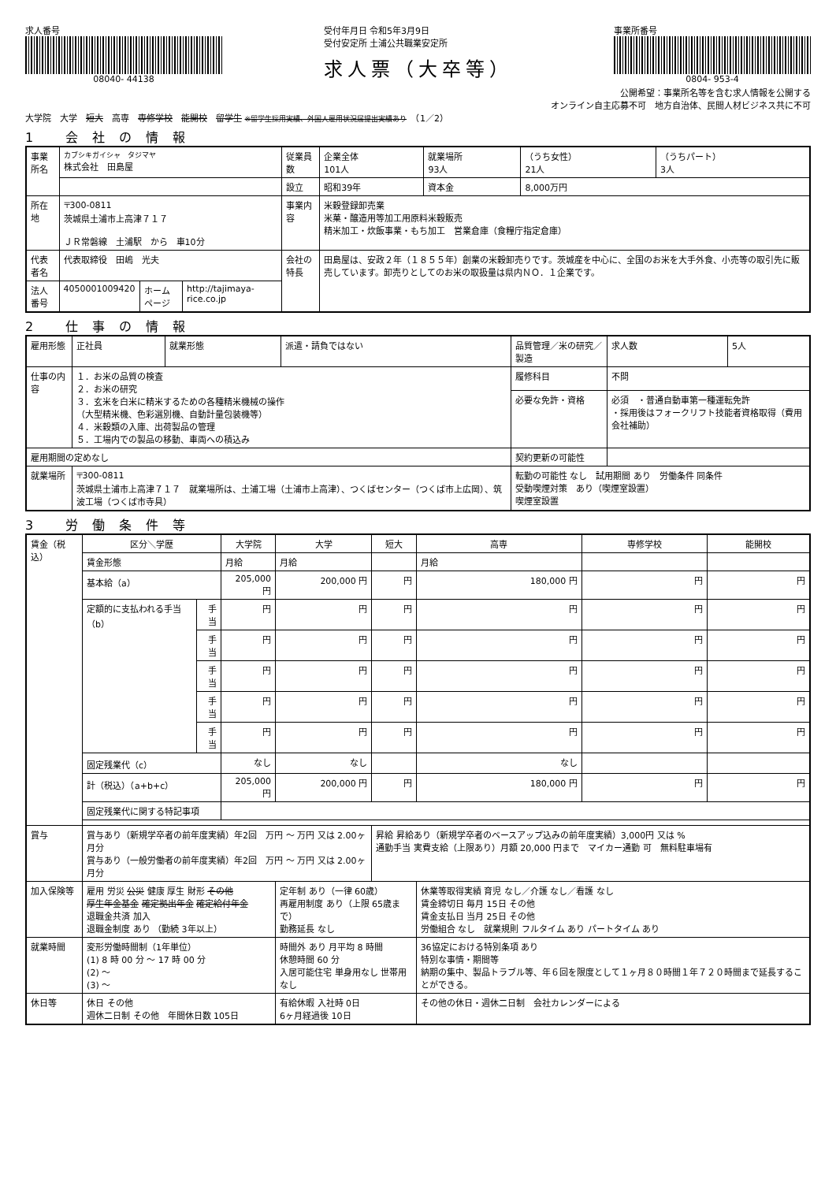求人番号
08040- 44138
受付年月日 令和5年3月9日
受付安定所 土浦公共職業安定所
求人票（大卒等）
事業所番号
0804- 953-4
公開希望：事業所名等を含む求人情報を公開する
オンライン自主応募不可　地方自治体、民間人材ビジネス共に不可
大学院　大学　短大　高専　専修学校　能開校　留学生 ※留学生採用実績、外国人雇用状況届提出実績あり　（1／2）
1 会社の情報
| 事業所名 | カブシキガイシャ タジマヤ 株式会社 田島屋 | | | 従業員数 | 企業全体 101人 | 就業場所 93人 | （うち女性） 21人 | （うちパート） 3人 |
| | | | | 設立 | 昭和39年 | 資本金 | 8,000万円 | |
| 所在地 | 〒300-0811 茨城県土浦市上高津７１７ ＪＲ常磐線 土浦駅 から 車10分 | | | 事業内容 | 米穀登録卸売業 米菓・醸造用等加工用原料米穀販売 精米加工・炊飯事業・もち加工 営業倉庫（食糧庁指定倉庫） | | | |
| 代表者名 | 代表取締役 田嶋 光夫 | | | 会社の特長 | 田島屋は、安政２年（１８５５年）創業の米穀卸売りです。茨城産を中心に、全国のお米を大手外食、小売等の取引先に販売しています。卸売りとしてのお米の取扱量は県内ＮＯ．１企業です。 | | | |
| 法人番号 | 4050001009420 | ホームページ | http://tajimaya-rice.co.jp | | | | | |
2 仕事の情報
| 雇用形態 | 正社員 | 就業形態 | 派遣・請負ではない | 品質管理／米の研究／製造 | 求人数 | 5人 |
| 仕事の内容 | １．お米の品質の検査 ２．お米の研究 ３．玄米を白米に精米するための各種精米機械の操作 （大型精米機、色彩選別機、自動計量包装機等） ４．米穀類の入庫、出荷製品の管理 ５．工場内での製品の移動、車両への積込み | | | 履修科目 | 不問 | |
| | | | | 必要な免許・資格 | 必須 ・普通自動車第一種運転免許 ・採用後はフォークリフト技能者資格取得（費用会社補助） | |
| 雇用期間の定めなし | | | | 契約更新の可能性 | | |
| 就業場所 | 〒300-0811 茨城県土浦市上高津７１７ 就業場所は、土浦工場（土浦市上高津）、つくばセンター（つくば市上広岡）、筑波工場（つくば市寺具） | | | 転勤の可能性 なし 試用期間 あり 労働条件 同条件 受動喫煙対策 あり（喫煙室設置） 喫煙室設置 | | |
3 労働条件等
| 賃金（税込） | 区分＼学歴 | | 大学院 | 大学 | 短大 | 高専 | 専修学校 | 能開校 |
| | 賃金形態 | | 月給 | 月給 | | 月給 | | |
| | 基本給（a） | | 205,000 円 | 200,000 円 | 円 | 180,000 円 | 円 | 円 |
| | 定額的に支払われる手当（b） | 手当 | 円 | 円 | 円 | 円 | 円 | 円 |
| | | 手当 | 円 | 円 | 円 | 円 | 円 | 円 |
| | | 手当 | 円 | 円 | 円 | 円 | 円 | 円 |
| | | 手当 | 円 | 円 | 円 | 円 | 円 | 円 |
| | | 手当 | 円 | 円 | 円 | 円 | 円 | 円 |
| | 固定残業代（c） | | なし | なし | | なし | | |
| | 計（税込）（a+b+c） | | 205,000 円 | 200,000 円 | 円 | 180,000 円 | 円 | 円 |
| | 固定残業代に関する特記事項 | | | | | | | |
| 賞与 | 賞与あり（新規学卒者の前年度実績）年2回 万円 ～ 万円 又は 2.00ヶ月分 賞与あり（一般労働者の前年度実績）年2回 万円 ～ 万円 又は 2.00ヶ月分 | | | | 昇給 昇給あり（新規学卒者のベースアップ込みの前年度実績）3,000円 又は % 通勤手当 実費支給（上限あり）月額 20,000 円まで マイカー通勤 可 無料駐車場有 | | | |
| 加入保険等 | 雇用 労災 公災 健康 厚生 財形 その他 厚生年金基金 確定拠出年金 確定給付年金 退職金共済 加入 退職金制度 あり （勤続 3年以上） | | | 定年制 あり（一律 60歳） 再雇用制度 あり（上限 65歳まで） 勤務延長 なし | | 休業等取得実績 育児 なし／介護 なし／看護 なし 賃金締切日 毎月 15日 その他 賃金支払日 当月 25日 その他 労働組合 なし 就業規則 フルタイム あり パートタイム あり | | |
| 就業時間 | 変形労働時間制（1年単位） (1) 8 時 00 分 ～ 17 時 00 分 (2) ～ (3) ～ | | | 時間外 あり 月平均 8 時間 休憩時間 60 分 入居可能住宅 単身用なし 世帯用なし | | 36協定における特別条項 あり 特別な事情・期間等 納期の集中、製品トラブル等、年６回を限度として１ヶ月８０時間１年７２０時間まで延長することができる。 | | |
| 休日等 | 休日 その他 週休二日制 その他 年間休日数 105日 | | | 有給休暇 入社時 0日 6ヶ月経過後 10日 | | その他の休日・週休二日制 会社カレンダーによる | | |